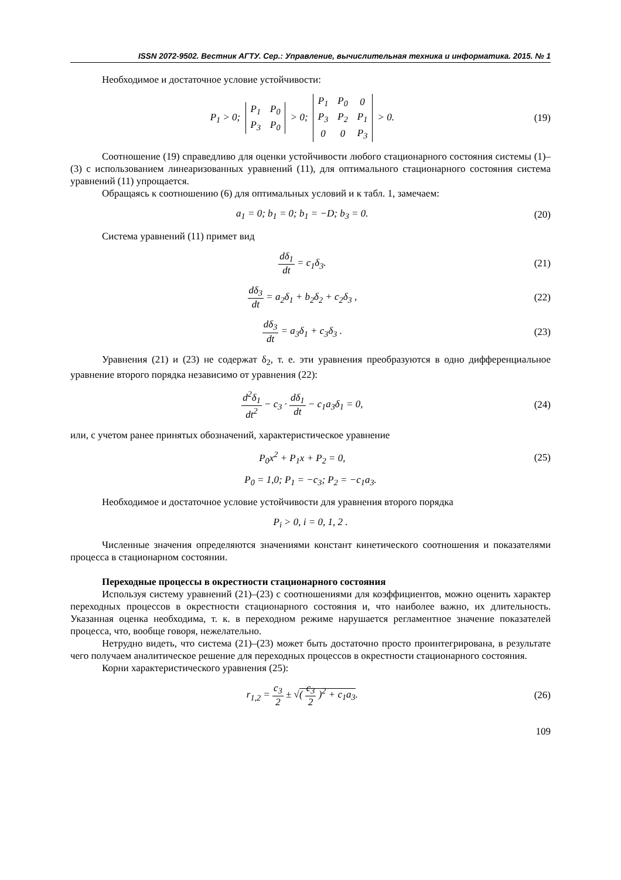ISSN 2072-9502. Вестник АГТУ. Сер.: Управление, вычислительная техника и информатика. 2015. № 1
Необходимое и достаточное условие устойчивости:
P<sub>1</sub> > 0;
| P<sub>1</sub> | P<sub>0</sub> |
| P<sub>3</sub> | P<sub>0</sub> |
> 0;
| P<sub>1</sub> | P<sub>0</sub> | 0 |
| P<sub>3</sub> | P<sub>2</sub> | P<sub>1</sub> |
| 0 | 0 | P<sub>3</sub> |
> 0.
(19)
Соотношение (19) справедливо для оценки устойчивости любого стационарного состояния системы (1)–(3) с использованием линеаризованных уравнений (11), для оптимального стационарного состояния система уравнений (11) упрощается.
Обращаясь к соотношению (6) для оптимальных условий и к табл. 1, замечаем:
a<sub>1</sub> = 0; b<sub>1</sub> = 0; b<sub>1</sub> = −D; b<sub>3</sub> = 0.
(20)
Система уравнений (11) примет вид
dδ<sub>1</sub> dt = c<sub>1</sub>δ<sub>3</sub>. (21)
dδ<sub>3</sub> dt = a<sub>2</sub>δ<sub>1</sub> + b<sub>2</sub>δ<sub>2</sub> + c<sub>2</sub>δ<sub>3</sub> , (22)
dδ<sub>3</sub> dt = a<sub>3</sub>δ<sub>1</sub> + c<sub>3</sub>δ<sub>3</sub> . (23)
Уравнения (21) и (23) не содержат δ<sub>2</sub>, т. е. эти уравнения преобразуются в одно дифференциальное уравнение второго порядка независимо от уравнения (22):
d<sup>2</sup>δ<sub>1</sub> dt<sup>2</sup> − c<sub>3</sub> · dδ<sub>1</sub> dt − c<sub>1</sub>a<sub>3</sub>δ<sub>1</sub> = 0,
(24)
или, с учетом ранее принятых обозначений, характеристическое уравнение
P<sub>0</sub>x<sup>2</sup> + P<sub>1</sub>x + P<sub>2</sub> = 0, (25)
P<sub>0</sub> = 1,0; P<sub>1</sub> = −c<sub>3</sub>; P<sub>2</sub> = −c<sub>1</sub>a<sub>3</sub>.
Необходимое и достаточное условие устойчивости для уравнения второго порядка
P<sub>i</sub> > 0, i = 0, 1, 2 .
Численные значения определяются значениями констант кинетического соотношения и показателями процесса в стационарном состоянии.
Переходные процессы в окрестности стационарного состояния
Используя систему уравнений (21)–(23) с соотношениями для коэффициентов, можно оценить характер переходных процессов в окрестности стационарного состояния и, что наиболее важно, их длительность. Указанная оценка необходима, т. к. в переходном режиме нарушается регламентное значение показателей процесса, что, вообще говоря, нежелательно.
Нетрудно видеть, что система (21)–(23) может быть достаточно просто проинтегрирована, в результате чего получаем аналитическое решение для переходных процессов в окрестности стационарного состояния.
Корни характеристического уравнения (25):
r<sub>1,2</sub> = c<sub>3</sub> 2 ± √( c<sub>3</sub> 2 )<sup>2</sup> + c<sub>1</sub>a<sub>3</sub>.
(26)
109